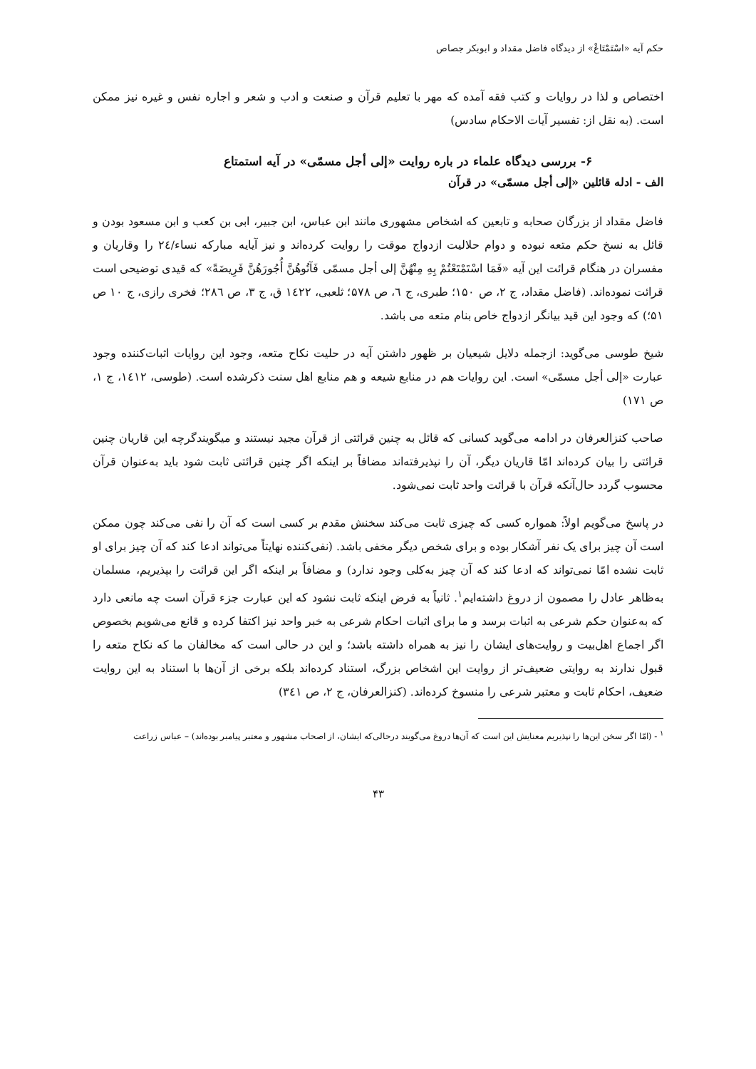حکم آیه «اسْتَمْتَاعْ» از دیدگاه فاضل مقداد و ابوبکر جصاص
اختصاص و لذا در روایات و کتب فقه آمده که مهر با تعلیم قرآن و صنعت و ادب و شعر و اجاره نفس و غیره نیز ممکن است. (به نقل از: تفسیر آیات الاحکام سادس)
۶- بررسی دیدگاه علماء در باره روایت «إلی أجل مسمّی» در آیه استمتاع
الف - ادله قائلین «إلی أجل مسمّی» در قرآن
فاضل مقداد از بزرگان صحابه و تابعین که اشخاص مشهوری مانند ابن عباس، ابن جبیر، ابی بن کعب و ابن مسعود بودن و قائل به نسخ حکم متعه نبوده و دوام حلالیت ازدواج موقت را روایت کرده‌اند و نیز آیایه مبارکه نساء/۲٤ را وقاریان و مفسران در هنگام قرائت این آیه «فَمَا اسْتَمْتَعْتُمْ بِهِ مِنْهُنَّ إلی أجل مسمّی فَآتُوهُنَّ أُجُورَهُنَّ فَرِيضَةً» که قیدی توضیحی است قرائت نموده‌اند. (فاضل مقداد، ج ۲، ص ۱۵۰؛ طبری، ج ٦، ص ۵۷۸؛ ثلعبی، ۱٤۲۲ ق، ج ۳، ص ۲۸٦؛ فخری رازی، ج ۱۰ ص ۵۱؛) که وجود این قید بیانگر ازدواج خاص بنام متعه می باشد.
شیخ طوسی می‌گوید: ازجمله دلایل شیعیان بر ظهور داشتن آیه در حلیت نکاح متعه، وجود این روایات اثبات‌کننده وجود عبارت «إلی أجل مسمّی» است. این روایات هم در منابع شیعه و هم منابع اهل سنت ذکرشده است. (طوسی، ۱٤۱۲، ج ۱، ص ۱۷۱)
صاحب کنزالعرفان در ادامه می‌گوید کسانی که قائل به چنین قرائتی از قرآن مجید نیستند و میگویندگرچه این قاریان چنین قرائتی را بیان کرده‌اند امّا قاریان دیگر، آن را نپذیرفته‌اند مضافاً بر اینکه اگر چنین قرائتی ثابت شود باید به‌عنوان قرآن محسوب گردد حال‌آنکه قرآن با قرائت واحد ثابت نمی‌شود.
در پاسخ می‌گویم اولاً: همواره کسی که چیزی ثابت می‌کند سخنش مقدم بر کسی است که آن را نفی می‌کند چون ممکن است آن چیز برای یک نفر آشکار بوده و برای شخص دیگر مخفی باشد. (نفی‌کننده نهایتاً می‌تواند ادعا کند که آن چیز برای او ثابت نشده امّا نمی‌تواند که ادعا کند که آن چیز به‌کلی وجود ندارد) و مضافاً بر اینکه اگر این قرائت را بپذیریم، مسلمان به‌ظاهر عادل را مصمون از دروغ داشته‌ایم<sup>۱</sup>. ثانیاً به فرض اینکه ثابت نشود که این عبارت جزء قرآن است چه مانعی دارد که به‌عنوان حکم شرعی به اثبات برسد و ما برای اثبات احکام شرعی به خبر واحد نیز اکتفا کرده و قانع می‌شویم بخصوص اگر اجماع اهل‌بیت و روایت‌های ایشان را نیز به همراه داشته باشد؛ و این در حالی است که مخالفان ما که نکاح متعه را قبول ندارند به روایتی ضعیف‌تر از روایت این اشخاص بزرگ، استناد کرده‌اند بلکه برخی از آن‌ها با استناد به این روایت ضعیف، احکام ثابت و معتبر شرعی را منسوخ کرده‌اند. (کنزالعرفان، ج ۲، ص ۳٤۱)
<sup>۱</sup> - (امّا اگر سخن این‌ها را نپذیریم معنایش این است که آن‌ها دروغ می‌گویند درحالی‌که ایشان، از اصحاب مشهور و معتبر پیامبر بوده‌اند) – عباس زراعت
۴۳